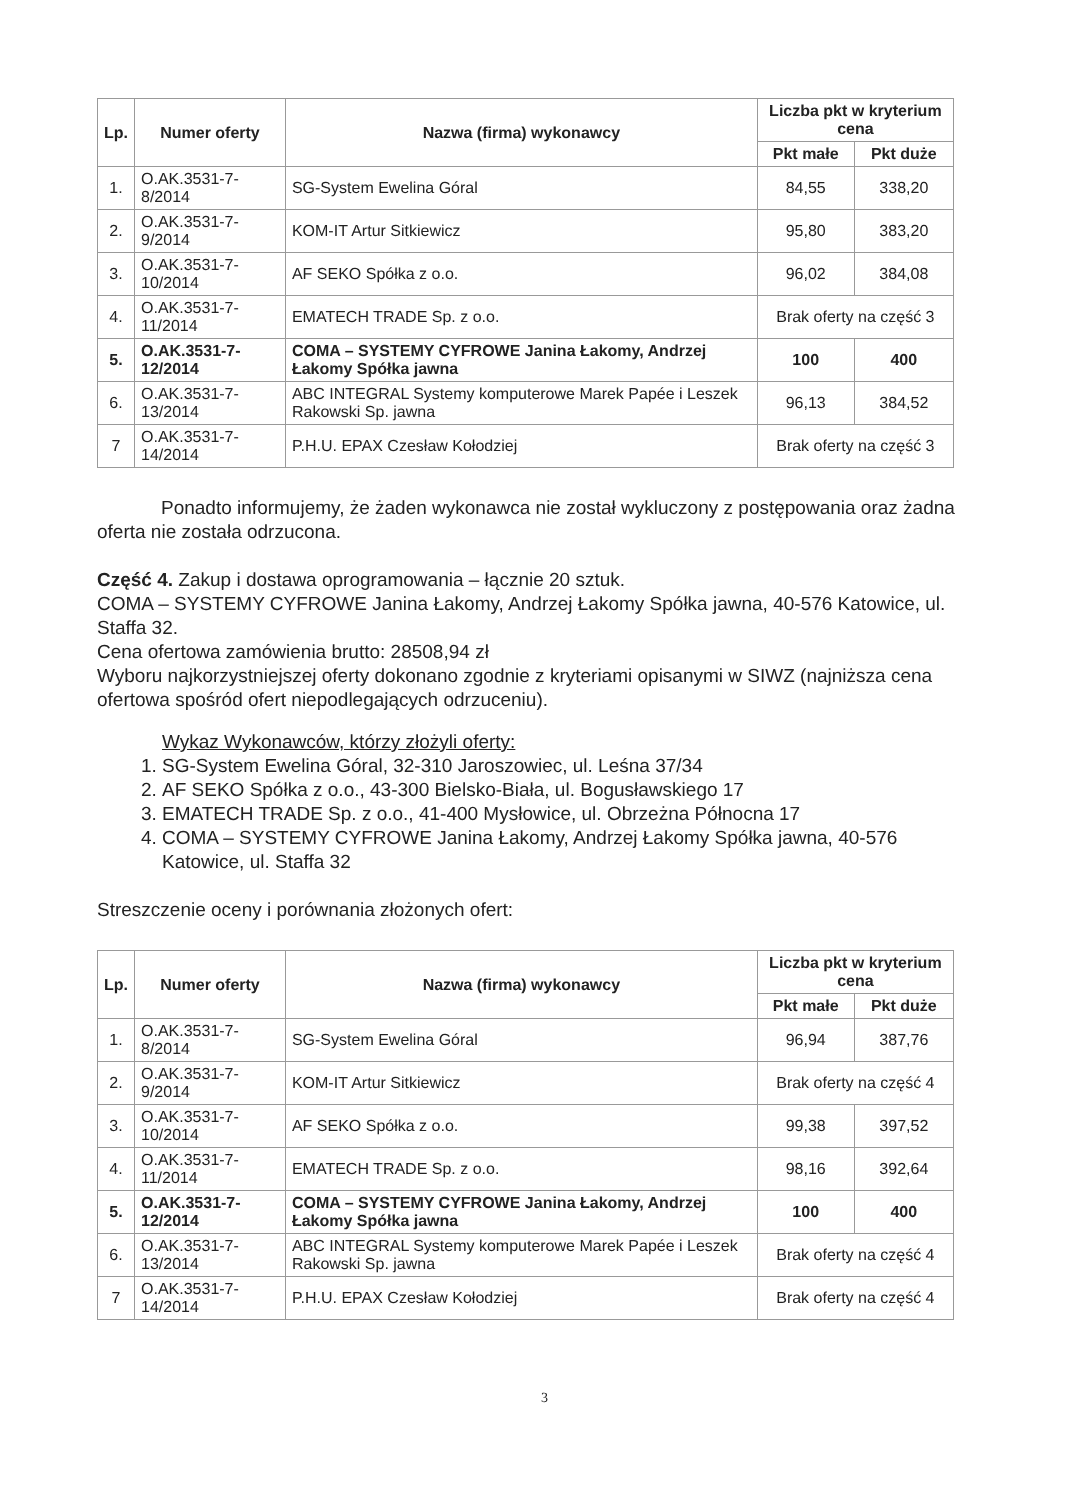| Lp. | Numer oferty | Nazwa (firma) wykonawcy | Liczba pkt w kryterium cena | |
| --- | --- | --- | --- | --- |
| | | | Pkt małe | Pkt duże |
| 1. | O.AK.3531-7-8/2014 | SG-System Ewelina Góral | 84,55 | 338,20 |
| 2. | O.AK.3531-7-9/2014 | KOM-IT Artur Sitkiewicz | 95,80 | 383,20 |
| 3. | O.AK.3531-7-10/2014 | AF SEKO Spółka z o.o. | 96,02 | 384,08 |
| 4. | O.AK.3531-7-11/2014 | EMATECH TRADE Sp. z o.o. | Brak oferty na część 3 | |
| 5. | O.AK.3531-7-12/2014 | COMA – SYSTEMY CYFROWE Janina Łakomy, Andrzej Łakomy Spółka jawna | 100 | 400 |
| 6. | O.AK.3531-7-13/2014 | ABC INTEGRAL Systemy komputerowe Marek Papée i Leszek Rakowski Sp. jawna | 96,13 | 384,52 |
| 7 | O.AK.3531-7-14/2014 | P.H.U. EPAX Czesław Kołodziej | Brak oferty na część 3 | |
Ponadto informujemy, że żaden wykonawca nie został wykluczony z postępowania oraz żadna oferta nie została odrzucona.
Część 4. Zakup i dostawa oprogramowania – łącznie 20 sztuk.
COMA – SYSTEMY CYFROWE Janina Łakomy, Andrzej Łakomy Spółka jawna, 40-576 Katowice, ul. Staffa 32.
Cena ofertowa zamówienia brutto: 28508,94 zł
Wyboru najkorzystniejszej oferty dokonano zgodnie z kryteriami opisanymi w SIWZ (najniższa cena ofertowa spośród ofert niepodlegających odrzuceniu).
Wykaz Wykonawców, którzy złożyli oferty:
1. SG-System Ewelina Góral, 32-310 Jaroszowiec, ul. Leśna 37/34
2. AF SEKO Spółka z o.o., 43-300 Bielsko-Biała, ul. Bogusławskiego 17
3. EMATECH TRADE Sp. z o.o., 41-400 Mysłowice, ul. Obrzeżna Północna 17
4. COMA – SYSTEMY CYFROWE Janina Łakomy, Andrzej Łakomy Spółka jawna, 40-576 Katowice, ul. Staffa 32
Streszczenie oceny i porównania złożonych ofert:
| Lp. | Numer oferty | Nazwa (firma) wykonawcy | Liczba pkt w kryterium cena | |
| --- | --- | --- | --- | --- |
| | | | Pkt małe | Pkt duże |
| 1. | O.AK.3531-7-8/2014 | SG-System Ewelina Góral | 96,94 | 387,76 |
| 2. | O.AK.3531-7-9/2014 | KOM-IT Artur Sitkiewicz | Brak oferty na część 4 | |
| 3. | O.AK.3531-7-10/2014 | AF SEKO Spółka z o.o. | 99,38 | 397,52 |
| 4. | O.AK.3531-7-11/2014 | EMATECH TRADE Sp. z o.o. | 98,16 | 392,64 |
| 5. | O.AK.3531-7-12/2014 | COMA – SYSTEMY CYFROWE Janina Łakomy, Andrzej Łakomy Spółka jawna | 100 | 400 |
| 6. | O.AK.3531-7-13/2014 | ABC INTEGRAL Systemy komputerowe Marek Papée i Leszek Rakowski Sp. jawna | Brak oferty na część 4 | |
| 7 | O.AK.3531-7-14/2014 | P.H.U. EPAX Czesław Kołodziej | Brak oferty na część 4 | |
3